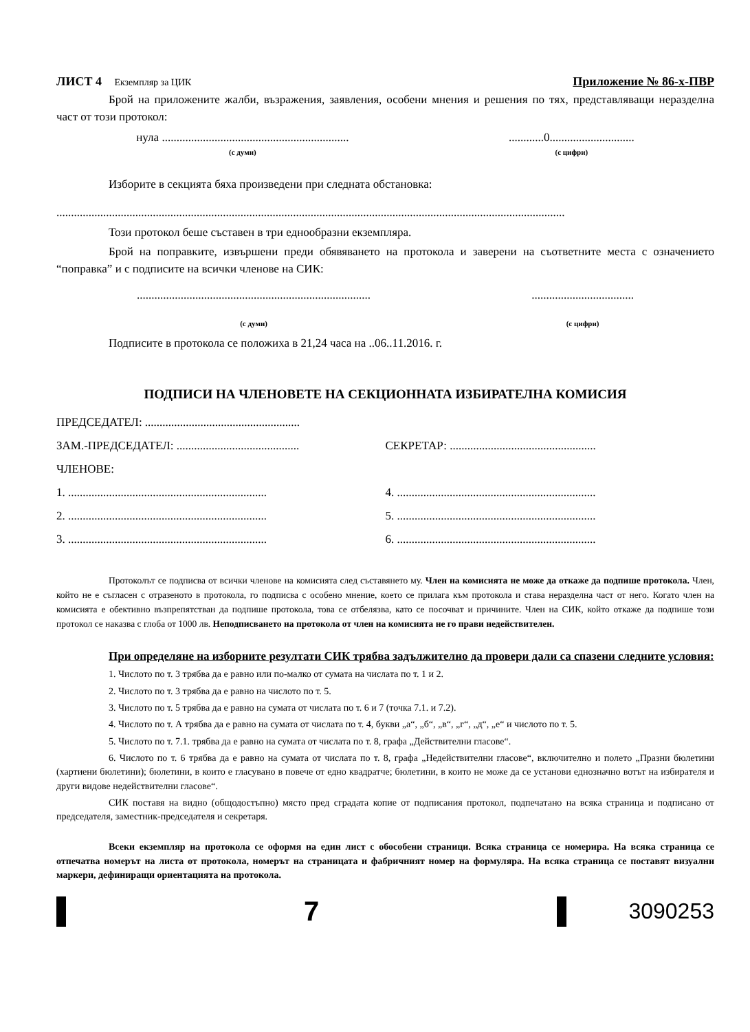ЛИСТ 4 Екземпляр за ЦИК
Приложение № 86-х-ПВР
Брой на приложените жалби, възражения, заявления, особени мнения и решения по тях, представляващи неразделна част от този протокол:
нула ................................................................
(с думи)
............0.............................
(с цифри)
Изборите в секцията бяха произведени при следната обстановка:
..............................................................................................................................................................................
Този протокол беше съставен в три еднообразни екземпляра.
Брой на поправките, извършени преди обявяването на протокола и заверени на съответните места с означението “поправка” и с подписите на всички членове на СИК:
................................................................................
(с думи)
...................................
(с цифри)
Подписите в протокола се положиха в 21,24 часа на ..06..11.2016. г.
ПОДПИСИ НА ЧЛЕНОВЕТЕ НА СЕКЦИОННАТА ИЗБИРАТЕЛНА КОМИСИЯ
ПРЕДСЕДАТЕЛ: .....................................................
ЗАМ.-ПРЕДСЕДАТЕЛ: ..........................................
СЕКРЕТАР: ..................................................
ЧЛЕНОВЕ:
1. ....................................................................
4. ....................................................................
2. ....................................................................
5. ....................................................................
3. ....................................................................
6. ....................................................................
Протоколът се подписва от всички членове на комисията след съставянето му. Член на комисията не може да откаже да подпише протокола. Член, който не е съгласен с отразеното в протокола, го подписва с особено мнение, което се прилага към протокола и става неразделна част от него. Когато член на комисията е обективно възпрепятстван да подпише протокола, това се отбелязва, като се посочват и причините. Член на СИК, който откаже да подпише този протокол се наказва с глоба от 1000 лв. Неподписването на протокола от член на комисията не го прави недействителен.
При определяне на изборните резултати СИК трябва задължително да провери дали са спазени следните условия:
1. Числото по т. 3 трябва да е равно или по-малко от сумата на числата по т. 1 и 2.
2. Числото по т. 3 трябва да е равно на числото по т. 5.
3. Числото по т. 5 трябва да е равно на сумата от числата по т. 6 и 7 (точка 7.1. и 7.2).
4. Числото по т. А трябва да е равно на сумата от числата по т. 4, букви „а“, „б“, „в“, „г“, „д“, „е“ и числото по т. 5.
5. Числото по т. 7.1. трябва да е равно на сумата от числата по т. 8, графа „Действителни гласове“.
6. Числото по т. 6 трябва да е равно на сумата от числата по т. 8, графа „Недействителни гласове“, включително и полето „Празни бюлетини (хартиени бюлетини); бюлетини, в които е гласувано в повече от едно квадратче; бюлетини, в които не може да се установи еднозначно вотът на избирателя и други видове недействителни гласове“.
СИК поставя на видно (общодостъпно) място пред сградата копие от подписания протокол, подпечатано на всяка страница и подписано от председателя, заместник-председателя и секретаря.
Всеки екземпляр на протокола се оформя на един лист с обособени страници. Всяка страница се номерира. На всяка страница се отпечатва номерът на листа от протокола, номерът на страницата и фабричният номер на формуляра. На всяка страница се поставят визуални маркери, дефиниращи ориентацията на протокола.
7
3090253